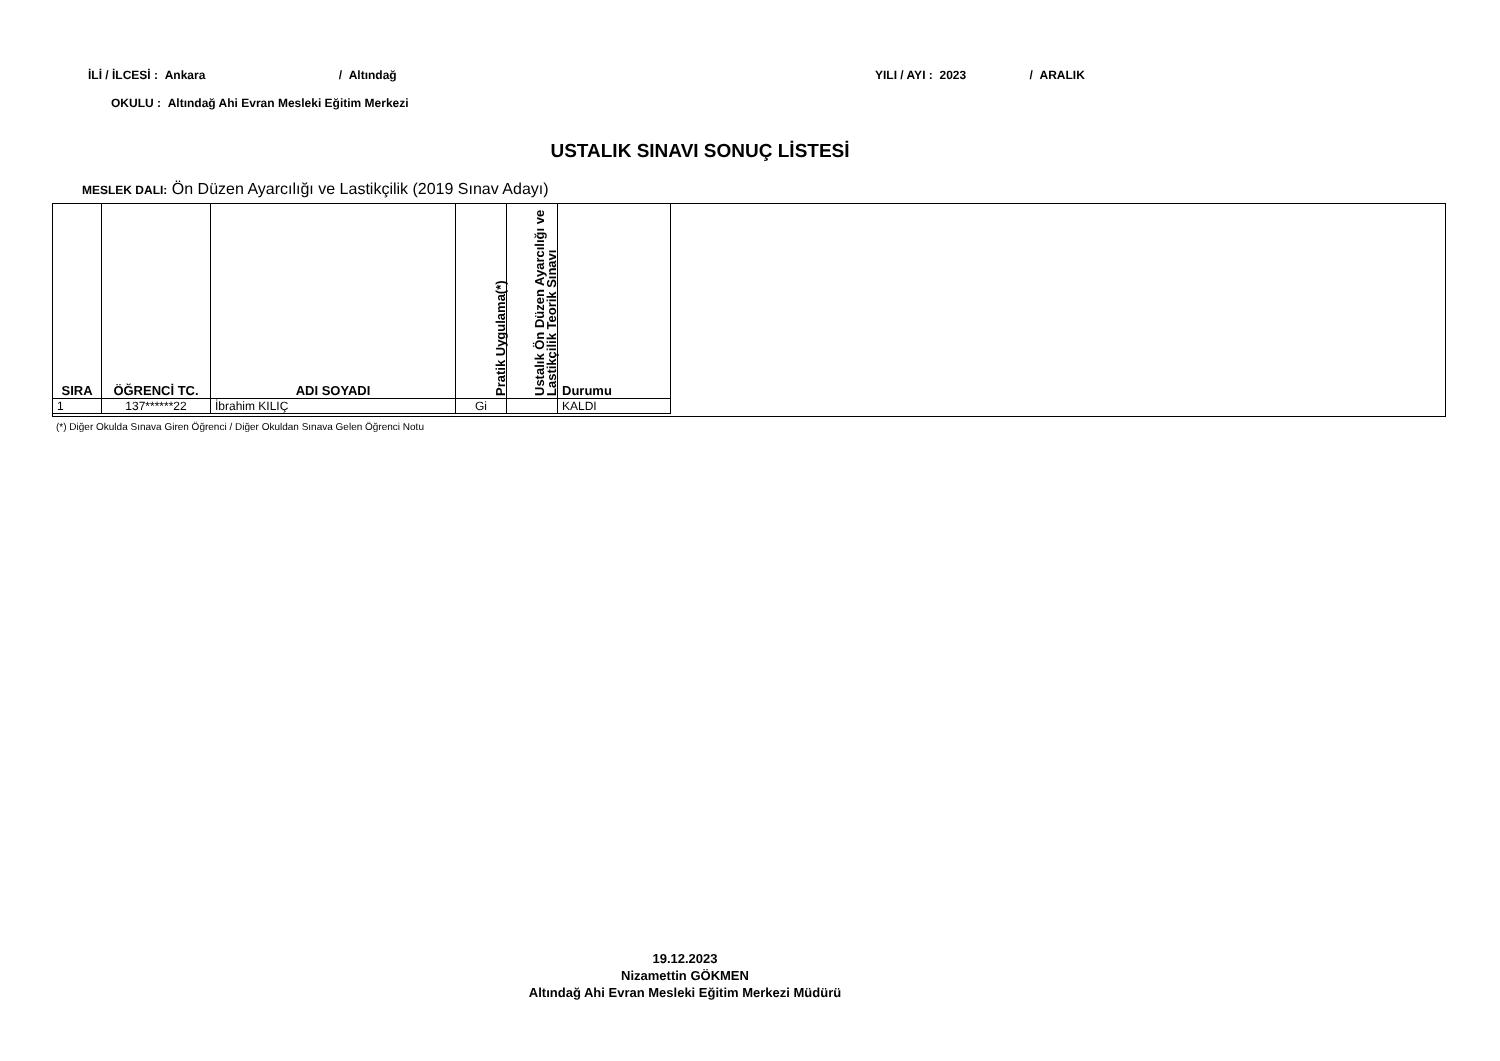İLİ / İLCESİ : Ankara / Altındağ
YILI / AYI : 2023 / ARALIK
OKULU : Altındağ Ahi Evran Mesleki Eğitim Merkezi
USTALIK SINAVI SONUÇ LİSTESİ
MESLEK DALI: Ön Düzen Ayarcılığı ve Lastikçilik (2019 Sınav Adayı)
| SIRA | ÖĞRENCİ TC. | ADI SOYADI | Pratik Uygulama(*) | Ustalık Ön Düzen Ayarcılığı ve Lastikçilik Teorik Sınavı | Durumu |
| --- | --- | --- | --- | --- | --- |
| 1 | 137******22 | İbrahim KILIÇ | Gi | | KALDI |
(*) Diğer Okulda Sınava Giren Öğrenci / Diğer Okuldan Sınava Gelen Öğrenci Notu
19.12.2023
Nizamettin GÖKMEN
Altındağ Ahi Evran Mesleki Eğitim Merkezi Müdürü